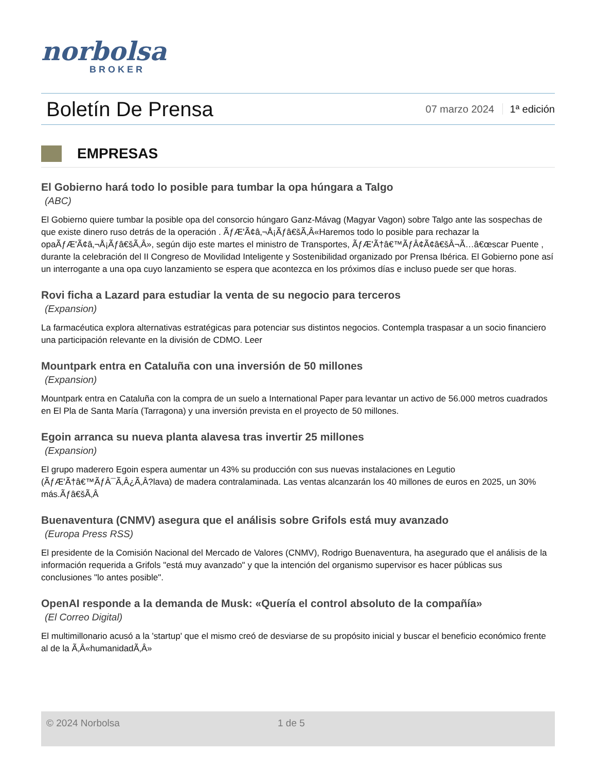norbolsa
BROKER
Boletín De Prensa
07 marzo 2024 1ª edición
EMPRESAS
El Gobierno hará todo lo posible para tumbar la opa húngara a Talgo
(ABC)
El Gobierno quiere tumbar la posible opa del consorcio húngaro Ganz-Mávag (Magyar Vagon) sobre Talgo ante las sospechas de que existe dinero ruso detrás de la operación . ÃƒÆ'Ã¢â‚¬Å¡Ãƒâ€šÃ‚Â«Haremos todo lo posible para rechazar la opaÃƒÆ'Ã¢â‚¬Å¡Ãƒâ€šÃ‚Â», según dijo este martes el ministro de Transportes, ÃƒÆ'Ã†â€™ÃƒÂ¢Ã¢â€šÂ¬Ã…â€œscar Puente , durante la celebración del II Congreso de Movilidad Inteligente y Sostenibilidad organizado por Prensa Ibérica. El Gobierno pone así un interrogante a una opa cuyo lanzamiento se espera que acontezca en los próximos días e incluso puede ser que horas.
Rovi ficha a Lazard para estudiar la venta de su negocio para terceros
(Expansion)
La farmacéutica explora alternativas estratégicas para potenciar sus distintos negocios. Contempla traspasar a un socio financiero una participación relevante en la división de CDMO. Leer
Mountpark entra en Cataluña con una inversión de 50 millones
(Expansion)
Mountpark entra en Cataluña con la compra de un suelo a International Paper para levantar un activo de 56.000 metros cuadrados en El Pla de Santa María (Tarragona) y una inversión prevista en el proyecto de 50 millones.
Egoin arranca su nueva planta alavesa tras invertir 25 millones
(Expansion)
El grupo maderero Egoin espera aumentar un 43% su producción con sus nuevas instalaciones en Legutio (ÃƒÆ'Ã†â€™ÃƒÂ¯Ã‚Â¿Ã‚Â?lava) de madera contralaminada. Las ventas alcanzarán los 40 millones de euros en 2025, un 30% más.Ãƒâ€šÃ‚Â
Buenaventura (CNMV) asegura que el análisis sobre Grifols está muy avanzado
(Europa Press RSS)
El presidente de la Comisión Nacional del Mercado de Valores (CNMV), Rodrigo Buenaventura, ha asegurado que el análisis de la información requerida a Grifols "está muy avanzado" y que la intención del organismo supervisor es hacer públicas sus conclusiones "lo antes posible".
OpenAI responde a la demanda de Musk: «Quería el control absoluto de la compañía»
(El Correo Digital)
El multimillonario acusó a la 'startup' que el mismo creó de desviarse de su propósito inicial y buscar el beneficio económico frente al de la Ã‚Â«humanidadÃ‚Â»
© 2024 Norbolsa 1 de 5